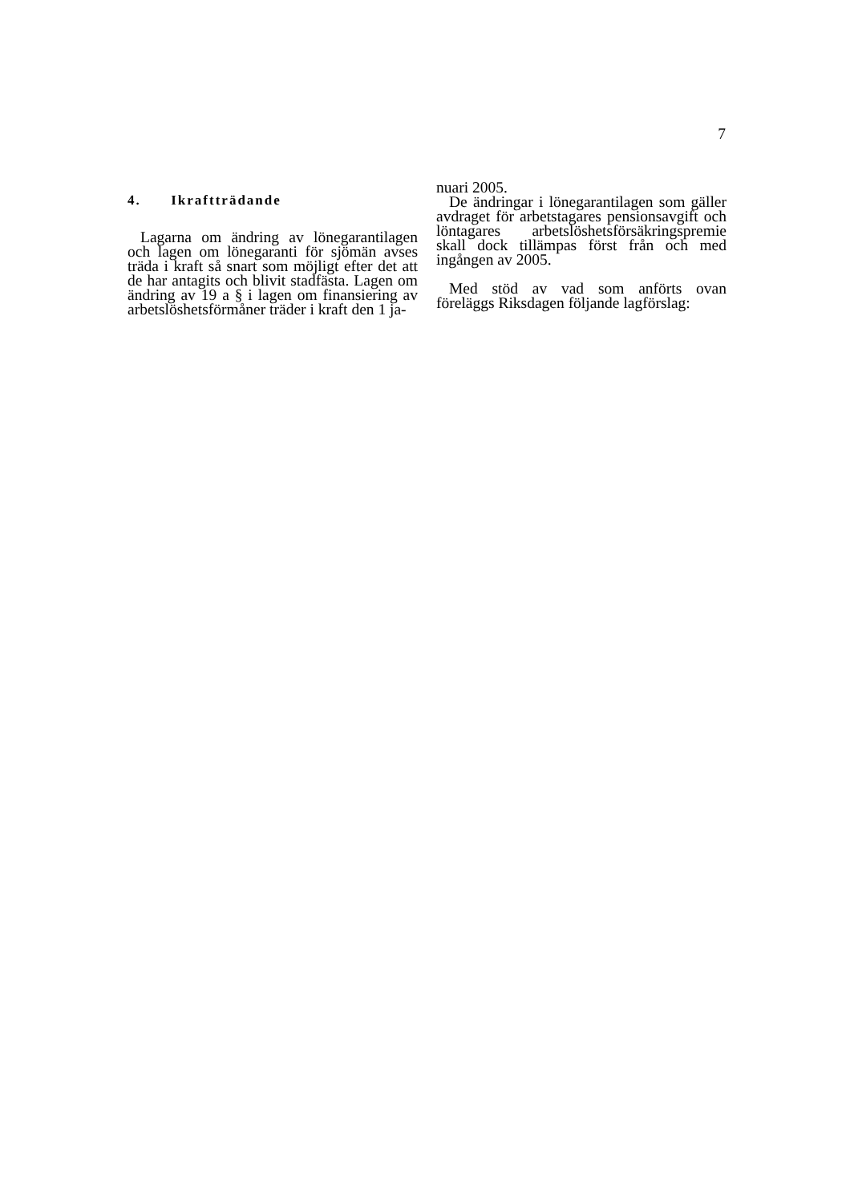7
4. Ikraftträdande
Lagarna om ändring av lönegarantilagen och lagen om lönegaranti för sjömän avses träda i kraft så snart som möjligt efter det att de har antagits och blivit stadfästa. Lagen om ändring av 19 a § i lagen om finansiering av arbetslöshetsförmåner träder i kraft den 1 ja-
nuari 2005.
De ändringar i lönegarantilagen som gäller avdraget för arbetstagares pensionsavgift och löntagares arbetslöshetsförsäkringspremie skall dock tillämpas först från och med ingången av 2005.
Med stöd av vad som anförts ovan föreläggs Riksdagen följande lagförslag: